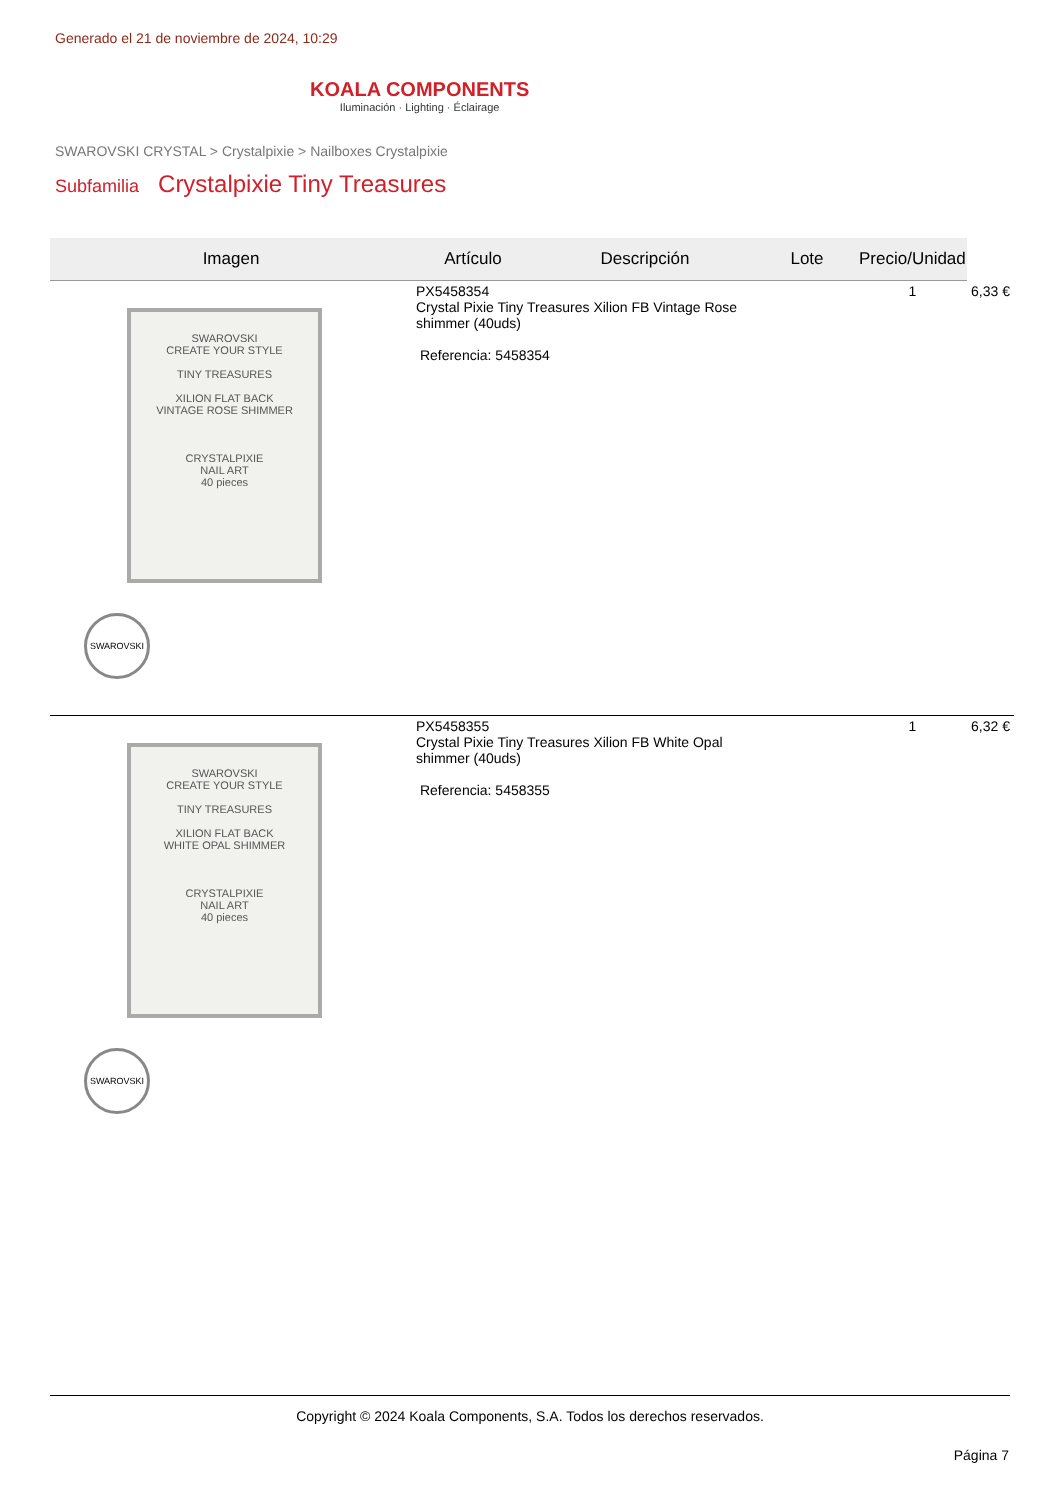Generado el 21 de noviembre de 2024, 10:29
KOALA COMPONENTS
Iluminación · Lighting · Éclairage
SWAROVSKI CRYSTAL > Crystalpixie > Nailboxes Crystalpixie
Subfamilia Crystalpixie Tiny Treasures
| Imagen | Artículo | Descripción | Lote | Precio/Unidad | |
| --- | --- | --- | --- | --- | --- |
| SWAROVSKI CREATE YOUR STYLE TINY TREASURES XILION FLAT BACK VINTAGE ROSE SHIMMER CRYSTALPIXIE NAIL ART 40 pieces SWAROVSKI | PX5458354 Crystal Pixie Tiny Treasures Xilion FB Vintage Rose shimmer (40uds) Referencia: 5458354 | | | 1 | 6,33 € |
| SWAROVSKI CREATE YOUR STYLE TINY TREASURES XILION FLAT BACK WHITE OPAL SHIMMER CRYSTALPIXIE NAIL ART 40 pieces SWAROVSKI | PX5458355 Crystal Pixie Tiny Treasures Xilion FB White Opal shimmer (40uds) Referencia: 5458355 | | | 1 | 6,32 € |
Copyright © 2024 Koala Components, S.A. Todos los derechos reservados.
Página 7